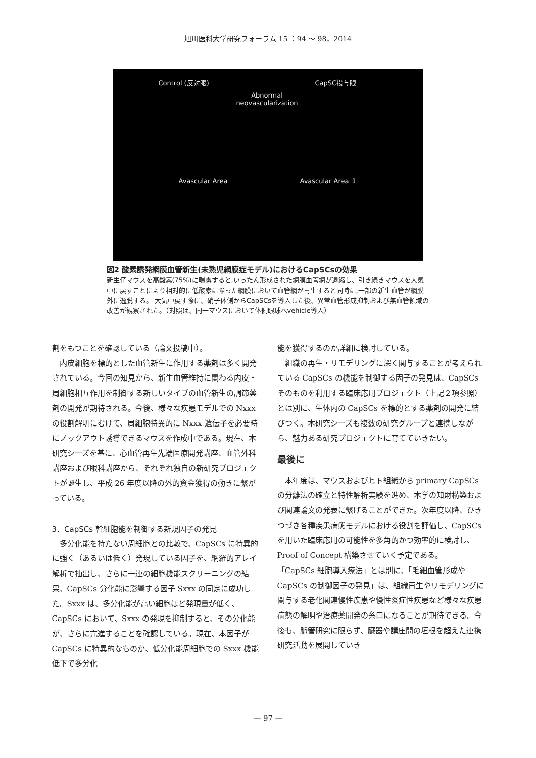旭川医科大学研究フォーラム 15 ：94 ～ 98，2014
Control (反対眼) CapSC投与眼
Abnormal neovascularization
Avascular Area Avascular Area ⇩
図2 酸素誘発網膜血管新生(未熟児網膜症モデル)におけるCapSCsの効果
新生仔マウスを高酸素(75%)に曝露すると,いったん形成された網膜血管網が退縮し、引き続きマウスを大気中に戻すことにより相対的に低酸素に陥った網膜において血管網が再生すると同時に,一部の新生血管が網膜外に逸脱する。 大気中戻す際に、硝子体側からCapSCsを導入した後、異常血管形成抑制および無血管領域の改善が観察された。（対照は、同一マウスにおいて体側眼球へvehicle導入）
割をもつことを確認している（論文投稿中）。
内皮細胞を標的とした血管新生に作用する薬剤は多く開発されている。今回の知見から、新生血管維持に関わる内皮・周細胞相互作用を制御する新しいタイプの血管新生の調節薬剤の開発が期待される。今後、様々な疾患モデルでの Nxxx の役割解明にむけて、周細胞特異的に Nxxx 遺伝子を必要時にノックアウト誘導できるマウスを作成中である。現在、本研究シーズを基に、心血管再生先端医療開発講座、血管外科講座および眼科講座から、それぞれ独自の新研究プロジェクトが誕生し、平成 26 年度以降の外的資金獲得の動きに繋がっている。
3．CapSCs 幹細胞能を制御する新規因子の発見
多分化能を持たない周細胞との比較で、CapSCs に特異的に強く（あるいは低く）発現している因子を、網羅的アレイ解析で抽出し、さらに一連の細胞機能スクリーニングの結果、CapSCs 分化能に影響する因子 Sxxx の同定に成功した。Sxxx は、多分化能が高い細胞ほど発現量が低く、 CapSCs において、Sxxx の発現を抑制すると、その分化能が、さらに亢進することを確認している。現在、本因子が CapSCs に特異的なものか、低分化能周細胞での Sxxx 機能低下で多分化
能を獲得するのか詳細に検討している。
組織の再生・リモデリングに深く関与することが考えられている CapSCs の機能を制御する因子の発見は、CapSCs そのものを利用する臨床応用プロジェクト（上記２項参照）とは別に、生体内の CapSCs を標的とする薬剤の開発に結びつく。本研究シーズも複数の研究グループと連携しながら、魅力ある研究プロジェクトに育てていきたい。
最後に
本年度は、マウスおよびヒト組織から primary CapSCs の分離法の確立と特性解析実験を進め、本学の知財構築および関連論文の発表に繋げることができた。次年度以降、ひきつづき各種疾患病態モデルにおける役割を評価し、CapSCs を用いた臨床応用の可能性を多角的かつ効率的に検討し、Proof of Concept 構築させていく予定である。
「CapSCs 細胞導入療法」とは別に、「毛細血管形成や CapSCs の制御因子の発見」は、組織再生やリモデリングに関与する老化関連慢性疾患や慢性炎症性疾患など様々な疾患病態の解明や治療薬開発の糸口になることが期待できる。今後も、脈管研究に限らず、臓器や講座間の垣根を超えた連携研究活動を展開していき
— 97 —